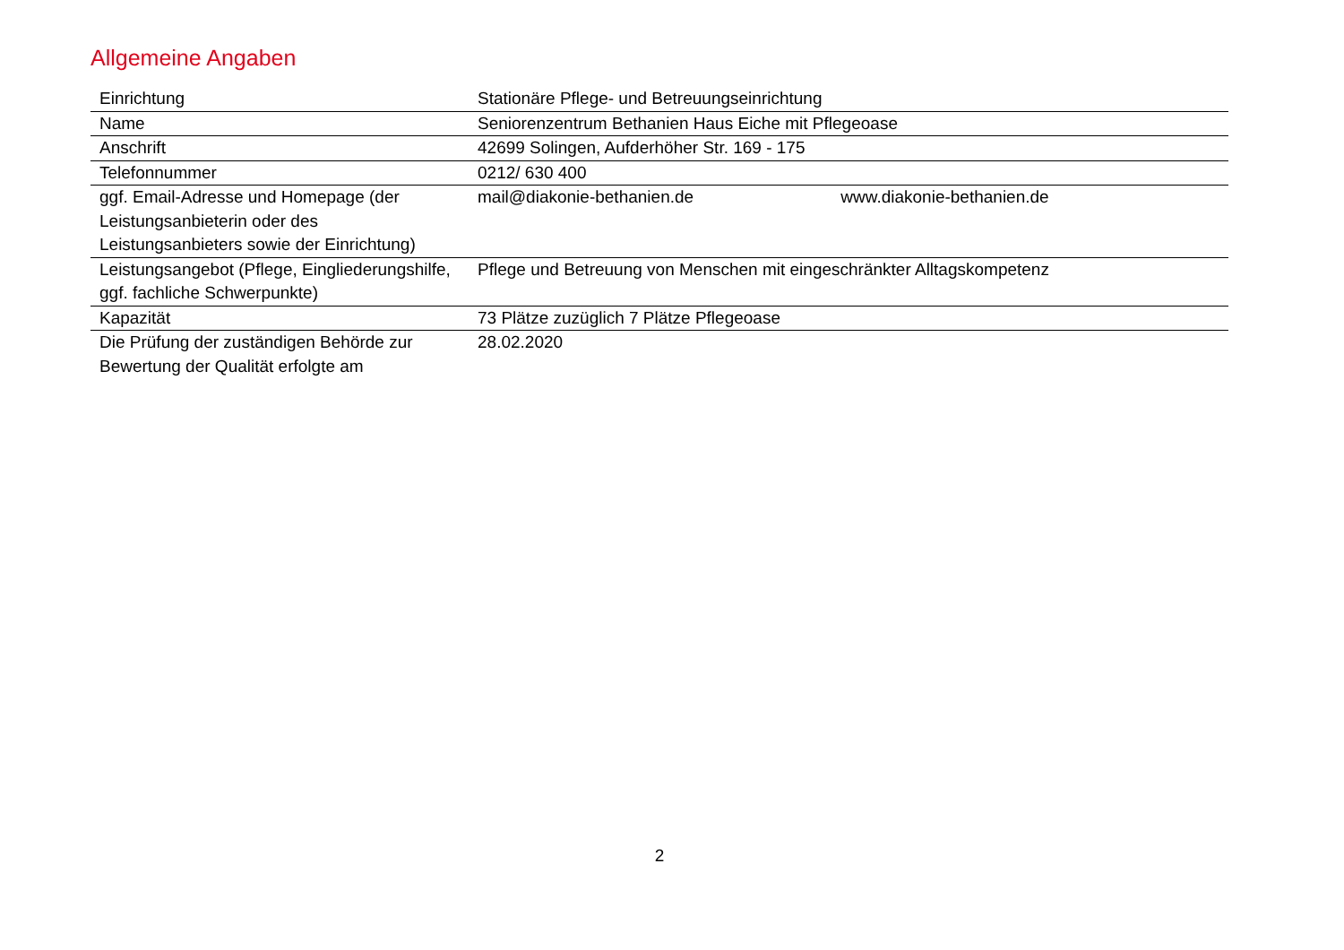Allgemeine Angaben
| Einrichtung | Stationäre Pflege- und Betreuungseinrichtung |
| Name | Seniorenzentrum Bethanien Haus Eiche mit Pflegeoase |
| Anschrift | 42699 Solingen, Aufderhöher Str. 169 - 175 |
| Telefonnummer | 0212/ 630 400 |
| ggf. Email-Adresse und Homepage (der Leistungsanbieterin oder des Leistungsanbieters sowie der Einrichtung) | mail@diakonie-bethanien.de www.diakonie-bethanien.de |
| Leistungsangebot (Pflege, Eingliederungshilfe, ggf. fachliche Schwerpunkte) | Pflege und Betreuung von Menschen mit eingeschränkter Alltagskompetenz |
| Kapazität | 73 Plätze zuzüglich 7 Plätze Pflegeoase |
| Die Prüfung der zuständigen Behörde zur Bewertung der Qualität erfolgte am | 28.02.2020 |
2